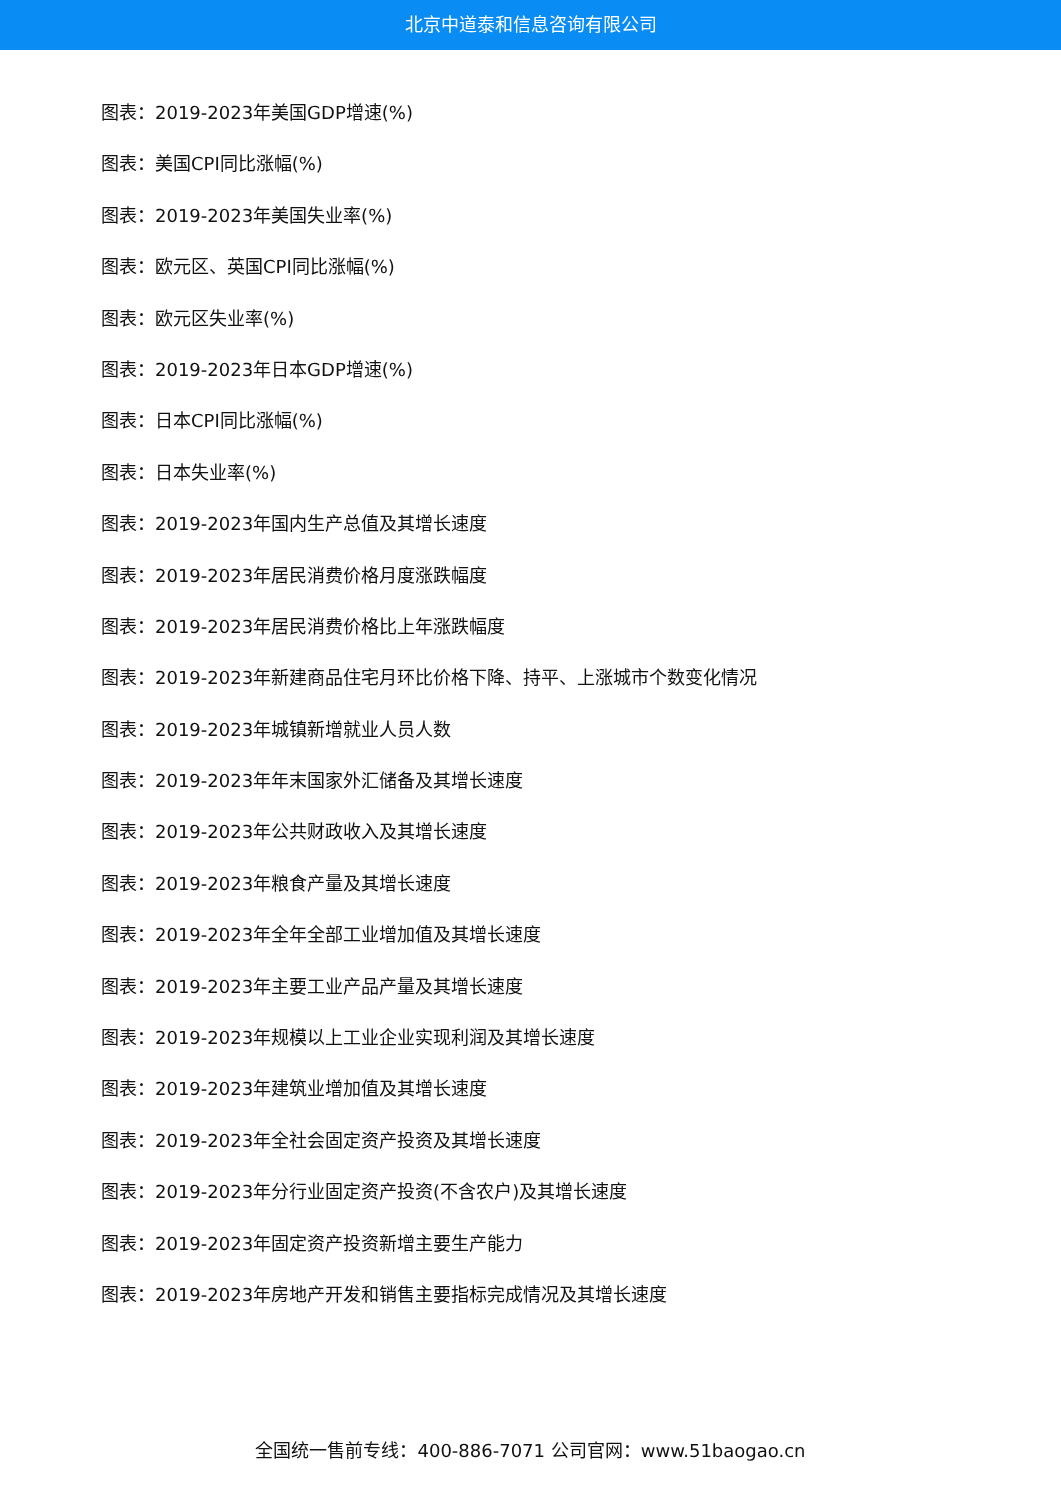北京中道泰和信息咨询有限公司
图表：2019-2023年美国GDP增速(%)
图表：美国CPI同比涨幅(%)
图表：2019-2023年美国失业率(%)
图表：欧元区、英国CPI同比涨幅(%)
图表：欧元区失业率(%)
图表：2019-2023年日本GDP增速(%)
图表：日本CPI同比涨幅(%)
图表：日本失业率(%)
图表：2019-2023年国内生产总值及其增长速度
图表：2019-2023年居民消费价格月度涨跌幅度
图表：2019-2023年居民消费价格比上年涨跌幅度
图表：2019-2023年新建商品住宅月环比价格下降、持平、上涨城市个数变化情况
图表：2019-2023年城镇新增就业人员人数
图表：2019-2023年年末国家外汇储备及其增长速度
图表：2019-2023年公共财政收入及其增长速度
图表：2019-2023年粮食产量及其增长速度
图表：2019-2023年全年全部工业增加值及其增长速度
图表：2019-2023年主要工业产品产量及其增长速度
图表：2019-2023年规模以上工业企业实现利润及其增长速度
图表：2019-2023年建筑业增加值及其增长速度
图表：2019-2023年全社会固定资产投资及其增长速度
图表：2019-2023年分行业固定资产投资(不含农户)及其增长速度
图表：2019-2023年固定资产投资新增主要生产能力
图表：2019-2023年房地产开发和销售主要指标完成情况及其增长速度
全国统一售前专线：400-886-7071 公司官网：www.51baogao.cn